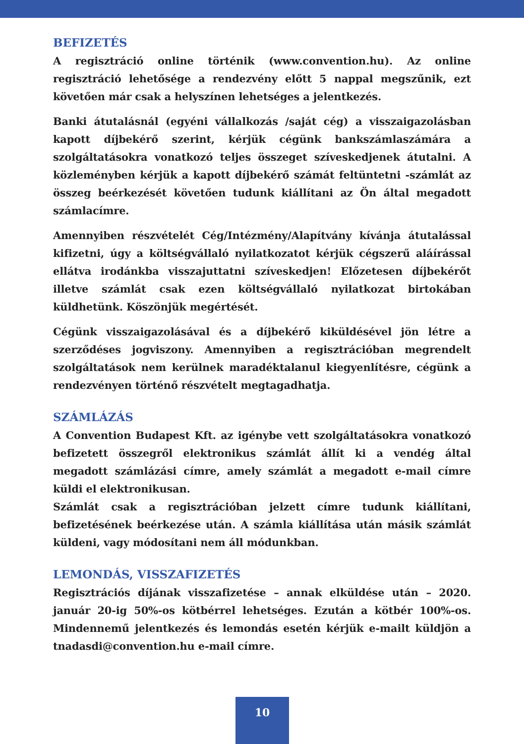BEFIZETÉS
A regisztráció online történik (www.convention.hu). Az online regisztráció lehetősége a rendezvény előtt 5 nappal megszűnik, ezt követően már csak a helyszínen lehetséges a jelentkezés.
Banki átutalásnál (egyéni vállalkozás /saját cég) a visszaigazolásban kapott díjbekérő szerint, kérjük cégünk bankszámlaszámára a szolgáltatásokra vonatkozó teljes összeget szíveskedjenek átutalni. A közleményben kérjük a kapott díjbekérő számát feltüntetni -számlát az összeg beérkezését követően tudunk kiállítani az Ön által megadott számlacímre.
Amennyiben részvételét Cég/Intézmény/Alapítvány kívánja átutalással kifizetni, úgy a költségvállaló nyilatkozatot kérjük cégszerű aláírással ellátva irodánkba visszajuttatni szíveskedjen! Előzetesen díjbekérőt illetve számlát csak ezen költségvállaló nyilatkozat birtokában küldhetünk. Köszönjük megértését.
Cégünk visszaigazolásával és a díjbekérő kiküldésével jön létre a szerződéses jogviszony. Amennyiben a regisztrációban megrendelt szolgáltatások nem kerülnek maradéktalanul kiegyenlítésre, cégünk a rendezvényen történő részvételt megtagadhatja.
SZÁMLÁZÁS
A Convention Budapest Kft. az igénybe vett szolgáltatásokra vonatkozó befizetett összegről elektronikus számlát állít ki a vendég által megadott számlázási címre, amely számlát a megadott e-mail címre küldi el elektronikusan.
Számlát csak a regisztrációban jelzett címre tudunk kiállítani, befizetésének beérkezése után. A számla kiállítása után másik számlát küldeni, vagy módosítani nem áll módunkban.
LEMONDÁS, VISSZAFIZETÉS
Regisztrációs díjának visszafizetése – annak elküldése után – 2020. január 20-ig 50%-os kötbérrel lehetséges. Ezután a kötbér 100%-os. Mindennemű jelentkezés és lemondás esetén kérjük e-mailt küldjön a tnadasdi@convention.hu e-mail címre.
10